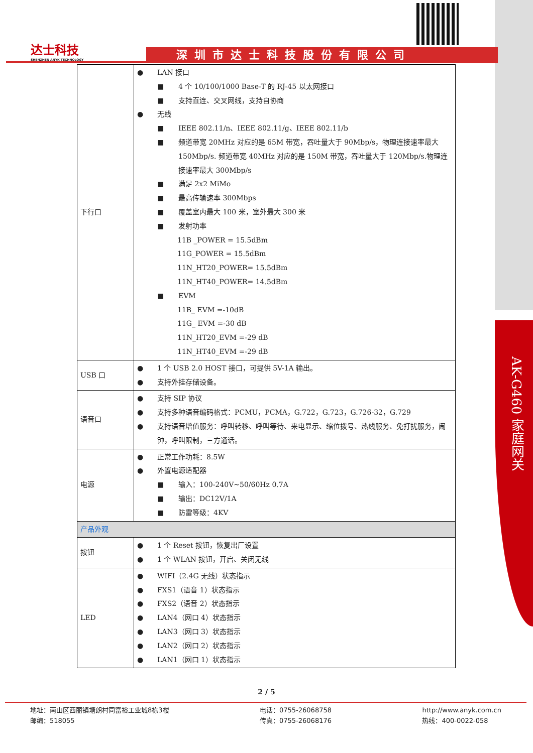AK-G460 家庭网关
达士科技
SHENZHEN ANYK TECHNOLOGY
深圳市达士科技股份有限公司
| 下行口 | LAN 接口 4 个 10/100/1000 Base-T 的 RJ-45 以太网接口 支持直连、交叉网线，支持自协商 无线 IEEE 802.11/n、IEEE 802.11/g、IEEE 802.11/b 频道带宽 20MHz 对应的是 65M 带宽，吞吐量大于 90Mbp/s，物理连接速率最大 150Mbp/s. 频道带宽 40MHz 对应的是 150M 带宽，吞吐量大于 120Mbp/s.物理连接速率最大 300Mbp/s 满足 2x2 MiMo 最高传输速率 300Mbps 覆盖室内最大 100 米，室外最大 300 米 发射功率 11B _POWER = 15.5dBm 11G_POWER = 15.5dBm 11N_HT20_POWER= 15.5dBm 11N_HT40_POWER= 14.5dBm EVM 11B_ EVM =-10dB 11G_ EVM =-30 dB 11N_HT20_EVM =-29 dB 11N_HT40_EVM =-29 dB |
| USB 口 | 1 个 USB 2.0 HOST 接口，可提供 5V-1A 输出。 支持外挂存储设备。 |
| 语音口 | 支持 SIP 协议 支持多种语音编码格式：PCMU，PCMA，G.722，G.723，G.726-32，G.729 支持语音增值服务：呼叫转移、呼叫等待、来电显示、缩位拨号、热线服务、免打扰服务，闹钟，呼叫限制，三方通话。 |
| 电源 | 正常工作功耗：8.5W 外置电源适配器 输入：100-240V~50/60Hz 0.7A 输出：DC12V/1A 防雷等级：4KV |
| 产品外观 | |
| 按钮 | 1 个 Reset 按钮，恢复出厂设置 1 个 WLAN 按钮，开启、关闭无线 |
| LED | WIFI（2.4G 无线）状态指示 FXS1（语音 1）状态指示 FXS2（语音 2）状态指示 LAN4（网口 4）状态指示 LAN3（网口 3）状态指示 LAN2（网口 2）状态指示 LAN1（网口 1）状态指示 |
2 / 5
地址：南山区西丽镇塘朗村同富裕工业城8栋3楼
邮编：518055
电话：0755-26068758
传真：0755-26068176
http://www.anyk.com.cn
热线：400-0022-058